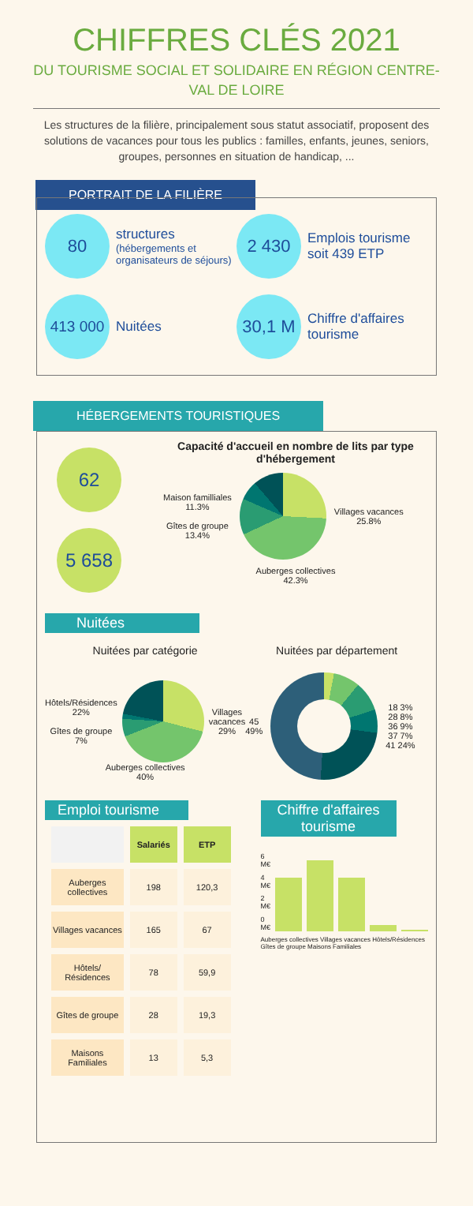CHIFFRES CLÉS 2021
DU TOURISME SOCIAL ET SOLIDAIRE EN RÉGION CENTRE- VAL DE LOIRE
Les structures de la filière, principalement sous statut associatif, proposent des solutions de vacances pour tous les publics : familles, enfants, jeunes, seniors, groupes, personnes en situation de handicap, ...
PORTRAIT DE LA FILIÈRE
80
structures
(hébergements et organisateurs de séjours)
2 430
Emplois tourisme soit 439 ETP
413 000
Nuitées
30,1 M
Chiffre d'affaires tourisme
HÉBERGEMENTS TOURISTIQUES
62
5 658
Capacité d'accueil en nombre de lits par type d'hébergement
Maison familliales
11.3%
Gîtes de groupe
13.4%
Villages vacances
25.8%
Auberges collectives
42.3%
Nuitées
Nuitées par catégorie
Hôtels/Résidences
22%
Gîtes de groupe
7%
Villages vacances
29%
Auberges collectives
40%
Nuitées par département
45
49%
18 3%
28 8%
36 9%
37 7%
41 24%
Emploi tourisme
| | Salariés | ETP |
| Auberges collectives | 198 | 120,3 |
| Villages vacances | 165 | 67 |
| Hôtels/ Résidences | 78 | 59,9 |
| Gîtes de groupe | 28 | 19,3 |
| Maisons Familiales | 13 | 5,3 |
Chiffre d'affaires tourisme
6 M€
4 M€
2 M€
0 M€
Auberges collectives Villages vacances Hôtels/Résidences Gîtes de groupe Maisons Familiales